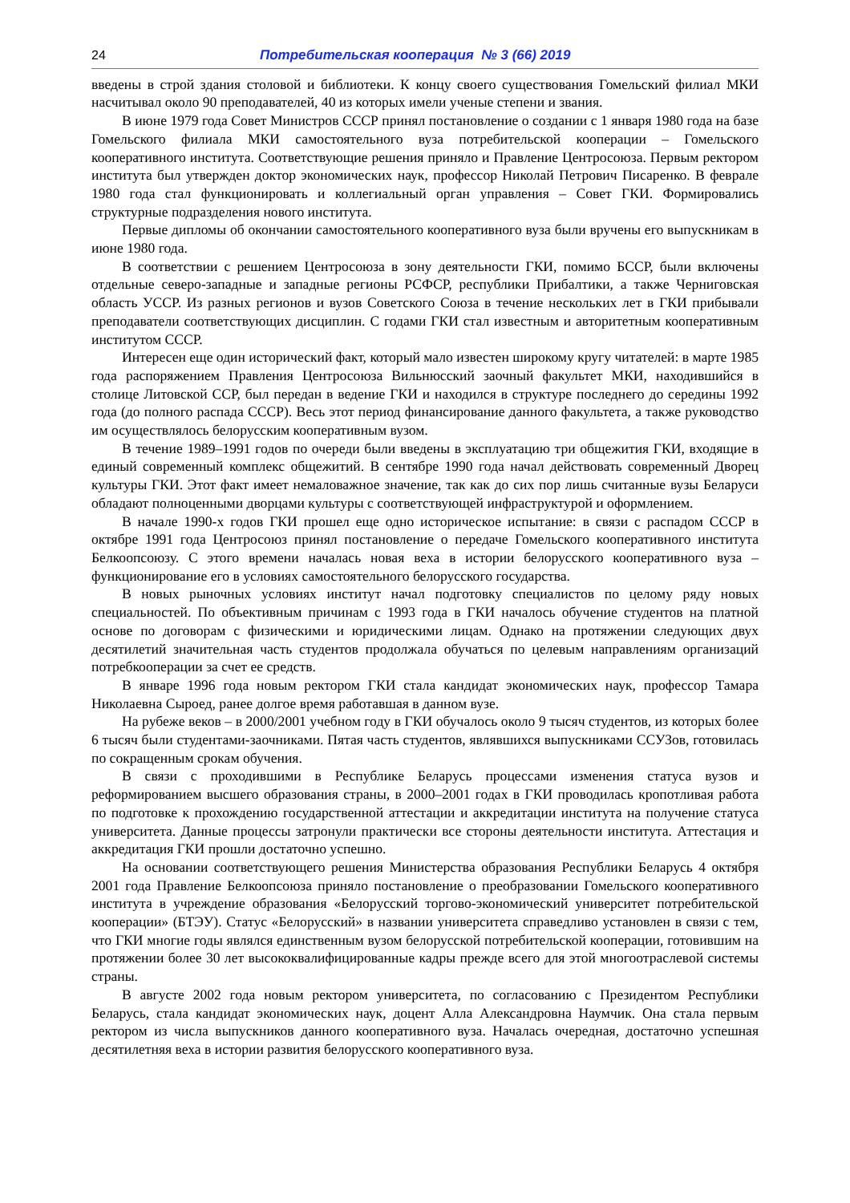24 Потребительская кооперация № 3 (66) 2019
введены в строй здания столовой и библиотеки. К концу своего существования Гомельский филиал МКИ насчитывал около 90 преподавателей, 40 из которых имели ученые степени и звания.
В июне 1979 года Совет Министров СССР принял постановление о создании с 1 января 1980 года на базе Гомельского филиала МКИ самостоятельного вуза потребительской кооперации – Гомельского кооперативного института. Соответствующие решения приняло и Правление Центросоюза. Первым ректором института был утвержден доктор экономических наук, профессор Николай Петрович Писаренко. В феврале 1980 года стал функционировать и коллегиальный орган управления – Совет ГКИ. Формировались структурные подразделения нового института.
Первые дипломы об окончании самостоятельного кооперативного вуза были вручены его выпускникам в июне 1980 года.
В соответствии с решением Центросоюза в зону деятельности ГКИ, помимо БССР, были включены отдельные северо-западные и западные регионы РСФСР, республики Прибалтики, а также Черниговская область УССР. Из разных регионов и вузов Советского Союза в течение нескольких лет в ГКИ прибывали преподаватели соответствующих дисциплин. С годами ГКИ стал известным и авторитетным кооперативным институтом СССР.
Интересен еще один исторический факт, который мало известен широкому кругу читателей: в марте 1985 года распоряжением Правления Центросоюза Вильнюсский заочный факультет МКИ, находившийся в столице Литовской ССР, был передан в ведение ГКИ и находился в структуре последнего до середины 1992 года (до полного распада СССР). Весь этот период финансирование данного факультета, а также руководство им осуществлялось белорусским кооперативным вузом.
В течение 1989–1991 годов по очереди были введены в эксплуатацию три общежития ГКИ, входящие в единый современный комплекс общежитий. В сентябре 1990 года начал действовать современный Дворец культуры ГКИ. Этот факт имеет немаловажное значение, так как до сих пор лишь считанные вузы Беларуси обладают полноценными дворцами культуры с соответствующей инфраструктурой и оформлением.
В начале 1990-х годов ГКИ прошел еще одно историческое испытание: в связи с распадом СССР в октябре 1991 года Центросоюз принял постановление о передаче Гомельского кооперативного института Белкоопсоюзу. С этого времени началась новая веха в истории белорусского кооперативного вуза – функционирование его в условиях самостоятельного белорусского государства.
В новых рыночных условиях институт начал подготовку специалистов по целому ряду новых специальностей. По объективным причинам с 1993 года в ГКИ началось обучение студентов на платной основе по договорам с физическими и юридическими лицам. Однако на протяжении следующих двух десятилетий значительная часть студентов продолжала обучаться по целевым направлениям организаций потребкооперации за счет ее средств.
В январе 1996 года новым ректором ГКИ стала кандидат экономических наук, профессор Тамара Николаевна Сыроед, ранее долгое время работавшая в данном вузе.
На рубеже веков – в 2000/2001 учебном году в ГКИ обучалось около 9 тысяч студентов, из которых более 6 тысяч были студентами-заочниками. Пятая часть студентов, являвшихся выпускниками ССУЗов, готовилась по сокращенным срокам обучения.
В связи с проходившими в Республике Беларусь процессами изменения статуса вузов и реформированием высшего образования страны, в 2000–2001 годах в ГКИ проводилась кропотливая работа по подготовке к прохождению государственной аттестации и аккредитации института на получение статуса университета. Данные процессы затронули практически все стороны деятельности института. Аттестация и аккредитация ГКИ прошли достаточно успешно.
На основании соответствующего решения Министерства образования Республики Беларусь 4 октября 2001 года Правление Белкоопсоюза приняло постановление о преобразовании Гомельского кооперативного института в учреждение образования «Белорусский торгово-экономический университет потребительской кооперации» (БТЭУ). Статус «Белорусский» в названии университета справедливо установлен в связи с тем, что ГКИ многие годы являлся единственным вузом белорусской потребительской кооперации, готовившим на протяжении более 30 лет высококвалифицированные кадры прежде всего для этой многоотраслевой системы страны.
В августе 2002 года новым ректором университета, по согласованию с Президентом Республики Беларусь, стала кандидат экономических наук, доцент Алла Александровна Наумчик. Она стала первым ректором из числа выпускников данного кооперативного вуза. Началась очередная, достаточно успешная десятилетняя веха в истории развития белорусского кооперативного вуза.